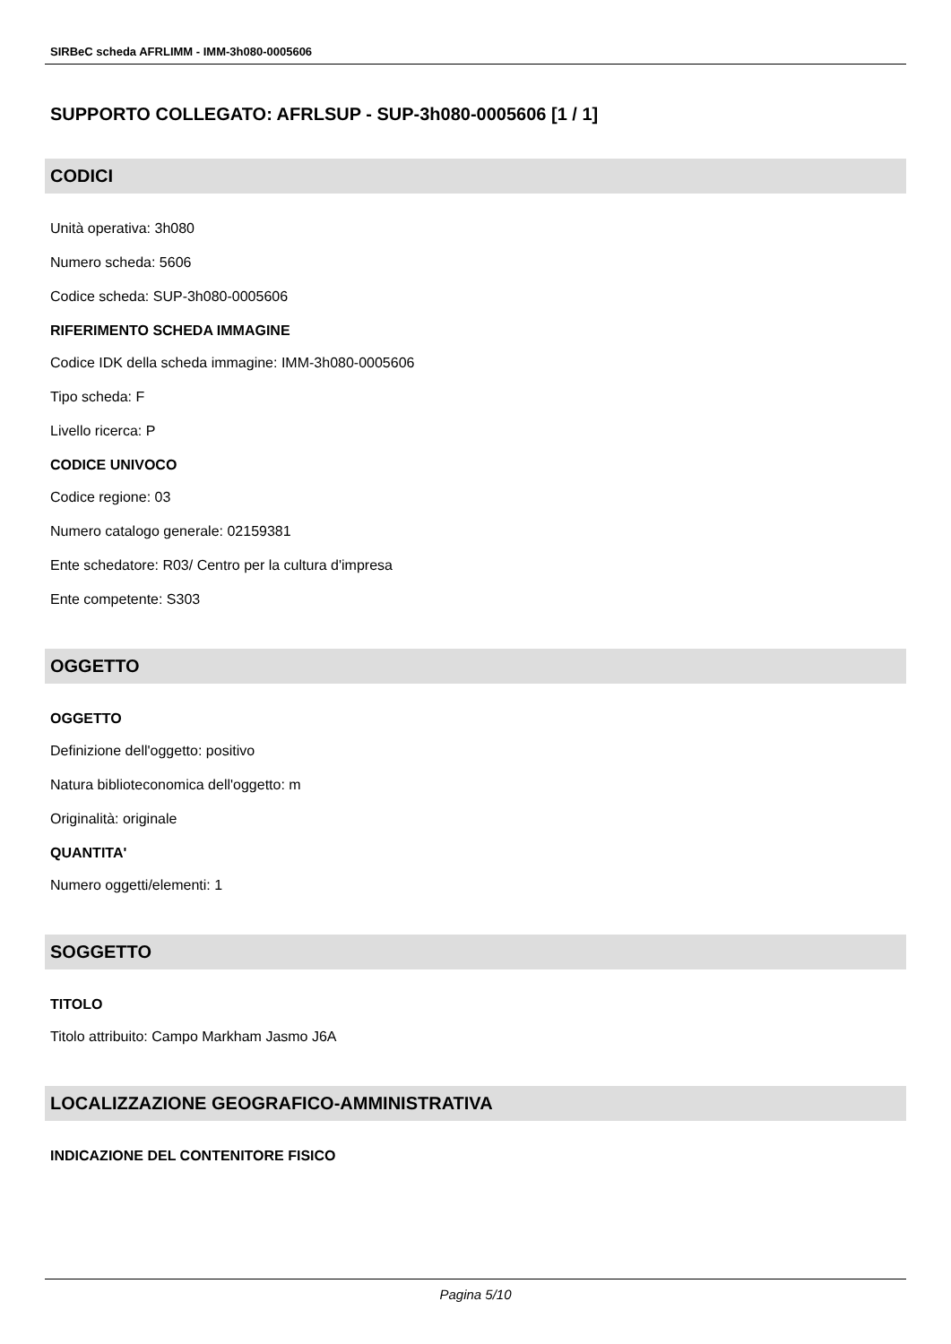SIRBeC scheda AFRLIMM - IMM-3h080-0005606
SUPPORTO COLLEGATO: AFRLSUP - SUP-3h080-0005606 [1 / 1]
CODICI
Unità operativa: 3h080
Numero scheda: 5606
Codice scheda: SUP-3h080-0005606
RIFERIMENTO SCHEDA IMMAGINE
Codice IDK della scheda immagine: IMM-3h080-0005606
Tipo scheda: F
Livello ricerca: P
CODICE UNIVOCO
Codice regione: 03
Numero catalogo generale: 02159381
Ente schedatore: R03/ Centro per la cultura d'impresa
Ente competente: S303
OGGETTO
OGGETTO
Definizione dell'oggetto: positivo
Natura biblioteconomica dell'oggetto: m
Originalità: originale
QUANTITA'
Numero oggetti/elementi: 1
SOGGETTO
TITOLO
Titolo attribuito: Campo Markham Jasmo J6A
LOCALIZZAZIONE GEOGRAFICO-AMMINISTRATIVA
INDICAZIONE DEL CONTENITORE FISICO
Pagina 5/10